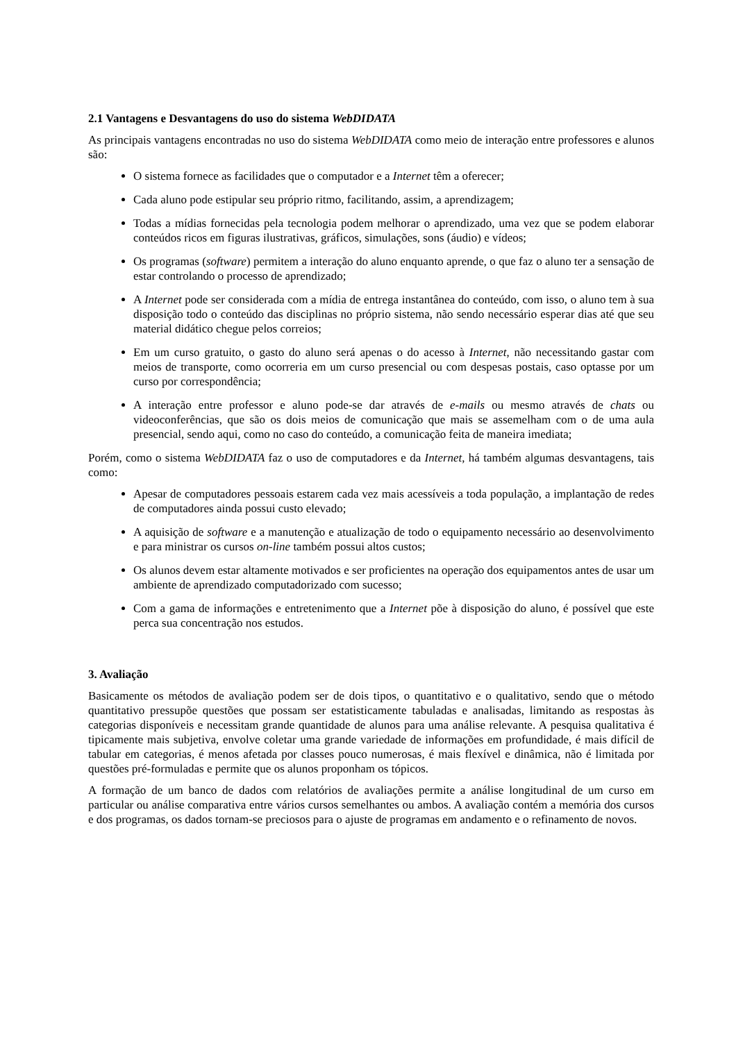2.1 Vantagens e Desvantagens do uso do sistema WebDIDATA
As principais vantagens encontradas no uso do sistema WebDIDATA como meio de interação entre professores e alunos são:
O sistema fornece as facilidades que o computador e a Internet têm a oferecer;
Cada aluno pode estipular seu próprio ritmo, facilitando, assim, a aprendizagem;
Todas a mídias fornecidas pela tecnologia podem melhorar o aprendizado, uma vez que se podem elaborar conteúdos ricos em figuras ilustrativas, gráficos, simulações, sons (áudio) e vídeos;
Os programas (software) permitem a interação do aluno enquanto aprende, o que faz o aluno ter a sensação de estar controlando o processo de aprendizado;
A Internet pode ser considerada com a mídia de entrega instantânea do conteúdo, com isso, o aluno tem à sua disposição todo o conteúdo das disciplinas no próprio sistema, não sendo necessário esperar dias até que seu material didático chegue pelos correios;
Em um curso gratuito, o gasto do aluno será apenas o do acesso à Internet, não necessitando gastar com meios de transporte, como ocorreria em um curso presencial ou com despesas postais, caso optasse por um curso por correspondência;
A interação entre professor e aluno pode-se dar através de e-mails ou mesmo através de chats ou videoconferências, que são os dois meios de comunicação que mais se assemelham com o de uma aula presencial, sendo aqui, como no caso do conteúdo, a comunicação feita de maneira imediata;
Porém, como o sistema WebDIDATA faz o uso de computadores e da Internet, há também algumas desvantagens, tais como:
Apesar de computadores pessoais estarem cada vez mais acessíveis a toda população, a implantação de redes de computadores ainda possui custo elevado;
A aquisição de software e a manutenção e atualização de todo o equipamento necessário ao desenvolvimento e para ministrar os cursos on-line também possui altos custos;
Os alunos devem estar altamente motivados e ser proficientes na operação dos equipamentos antes de usar um ambiente de aprendizado computadorizado com sucesso;
Com a gama de informações e entretenimento que a Internet põe à disposição do aluno, é possível que este perca sua concentração nos estudos.
3. Avaliação
Basicamente os métodos de avaliação podem ser de dois tipos, o quantitativo e o qualitativo, sendo que o método quantitativo pressupõe questões que possam ser estatisticamente tabuladas e analisadas, limitando as respostas às categorias disponíveis e necessitam grande quantidade de alunos para uma análise relevante. A pesquisa qualitativa é tipicamente mais subjetiva, envolve coletar uma grande variedade de informações em profundidade, é mais difícil de tabular em categorias, é menos afetada por classes pouco numerosas, é mais flexível e dinâmica, não é limitada por questões pré-formuladas e permite que os alunos proponham os tópicos.
A formação de um banco de dados com relatórios de avaliações permite a análise longitudinal de um curso em particular ou análise comparativa entre vários cursos semelhantes ou ambos. A avaliação contém a memória dos cursos e dos programas, os dados tornam-se preciosos para o ajuste de programas em andamento e o refinamento de novos.